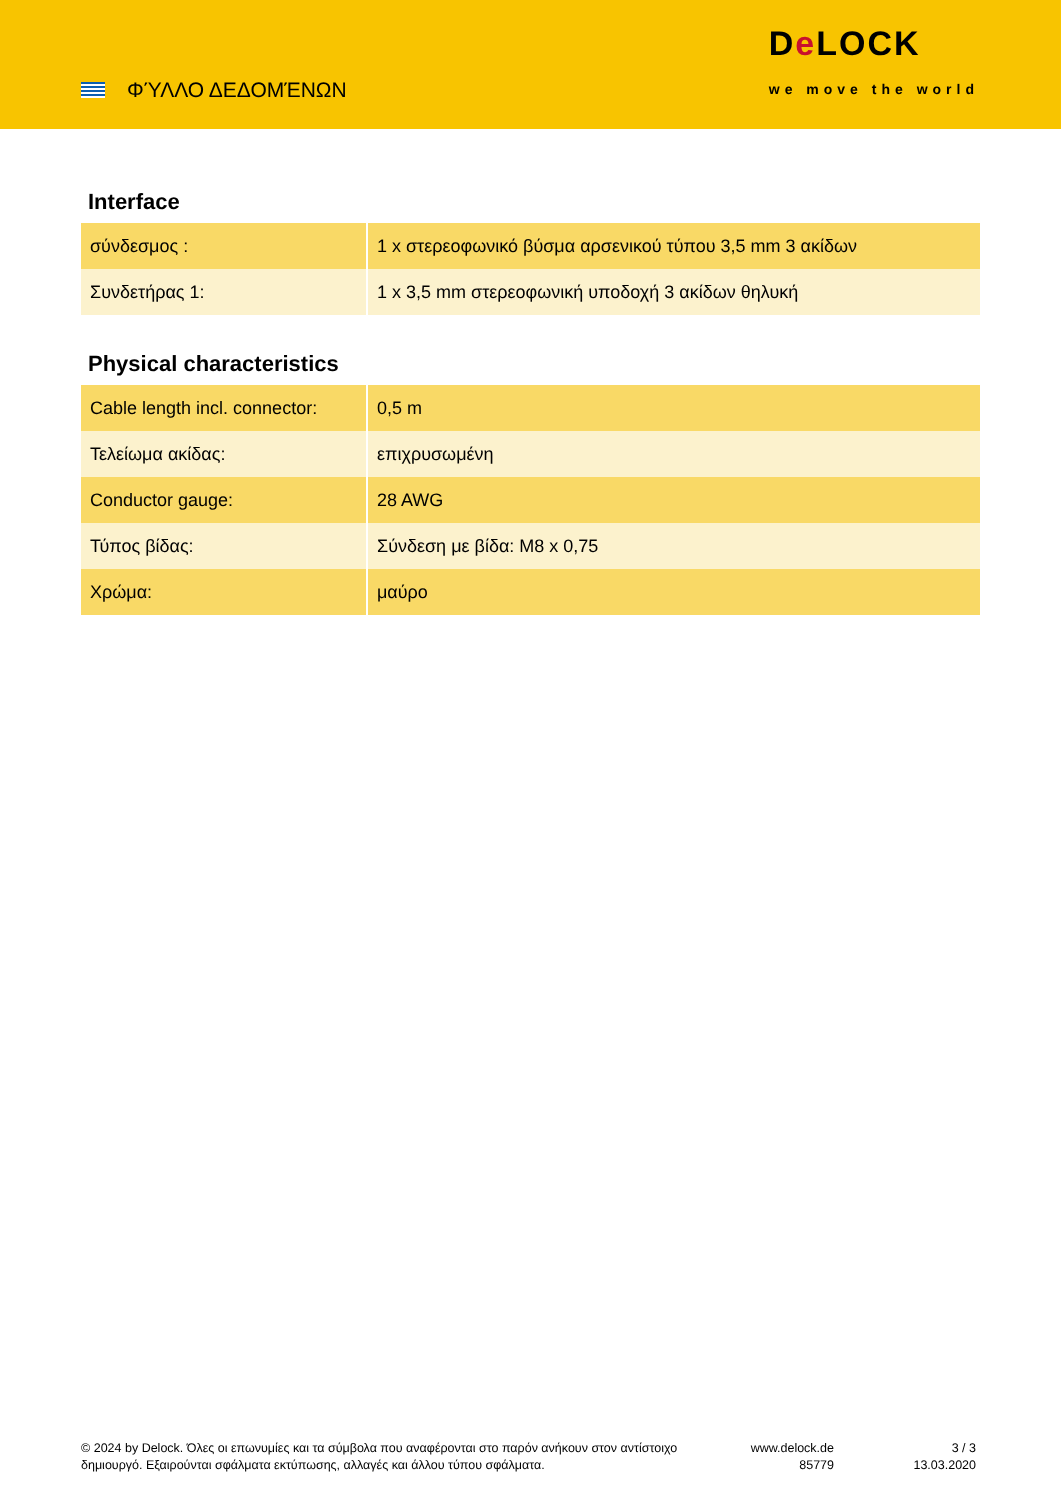ΦΎΛΛΟ ΔΕΔΟΜΈΝΩΝ
De LOCK
we move the world
Interface
| σύνδεσμος : | 1 x στερεοφωνικό βύσμα αρσενικού τύπου 3,5 mm 3 ακίδων |
| Συνδετήρας 1: | 1 x 3,5 mm στερεοφωνική υποδοχή 3 ακίδων θηλυκή |
Physical characteristics
| Cable length incl. connector: | 0,5 m |
| Τελείωμα ακίδας: | επιχρυσωμένη |
| Conductor gauge: | 28 AWG |
| Τύπος βίδας: | Σύνδεση με βίδα: M8 x 0,75 |
| Χρώμα: | μαύρο |
© 2024 by Delock. Όλες οι επωνυμίες και τα σύμβολα που αναφέρονται στο παρόν ανήκουν στον αντίστοιχο δημιουργό. Εξαιρούνται σφάλματα εκτύπωσης, αλλαγές και άλλου τύπου σφάλματα.
www.delock.de
85779
3 / 3
13.03.2020